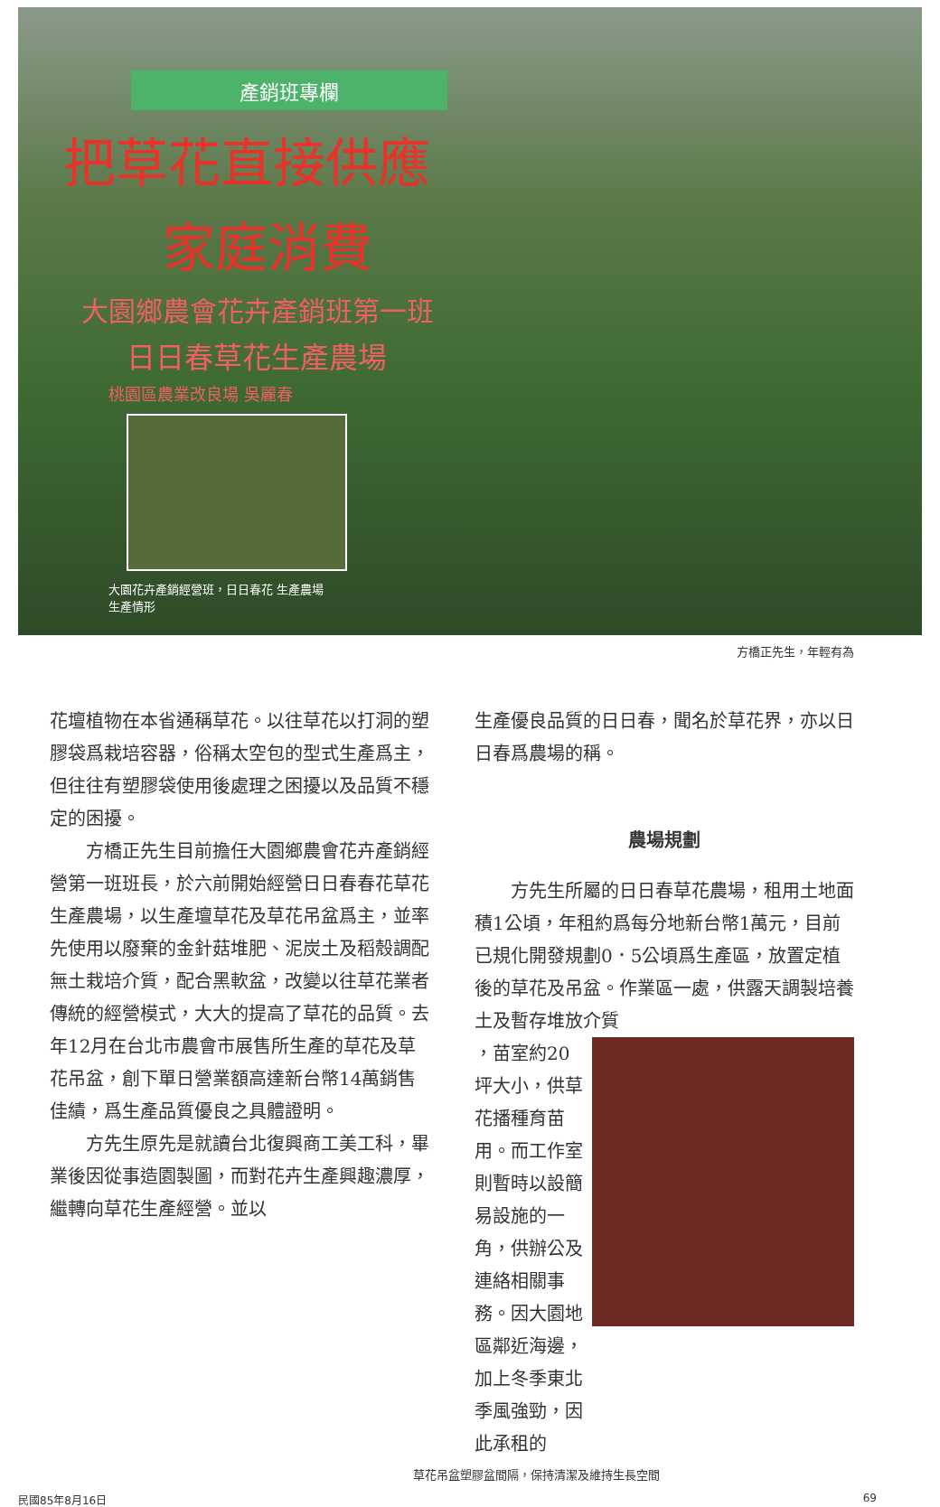產銷班專欄
把草花直接供應
家庭消費
大園鄉農會花卉產銷班第一班
日日春草花生產農場
桃園區農業改良場 吳麗春
大園花卉產銷經營班，日日春花 生產農場生產情形
方橋正先生，年輕有為
花壇植物在本省通稱草花。以往草花以打洞的塑膠袋爲栽培容器，俗稱太空包的型式生產爲主，但往往有塑膠袋使用後處理之困擾以及品質不穩定的困擾。
方橋正先生目前擔任大園鄉農會花卉產銷經營第一班班長，於六前開始經營日日春春花草花生產農場，以生產壇草花及草花吊盆爲主，並率先使用以廢棄的金針菇堆肥、泥炭土及稻殼調配無土栽培介質，配合黑軟盆，改變以往草花業者傳統的經營模式，大大的提高了草花的品質。去年12月在台北市農會市展售所生產的草花及草花吊盆，創下單日營業額高達新台幣14萬銷售佳績，爲生產品質優良之具體證明。
方先生原先是就讀台北復興商工美工科，畢業後因從事造園製圖，而對花卉生產興趣濃厚，繼轉向草花生產經營。並以
生產優良品質的日日春，聞名於草花界，亦以日日春爲農場的稱。
農場規劃
方先生所屬的日日春草花農場，租用土地面積1公頃，年租約爲每分地新台幣1萬元，目前已規化開發規劃0．5公頃爲生產區，放置定植後的草花及吊盆。作業區一處，供露天調製培養土及暫存堆放介質
，苗室約20坪大小，供草花播種育苗用。而工作室則暫時以設簡易設施的一角，供辦公及連絡相關事務。因大園地區鄰近海邊，加上冬季東北季風強勁，因此承租的
草花吊盆塑膠盆間隔，保持清潔及維持生長空間
民國85年8月16日 69